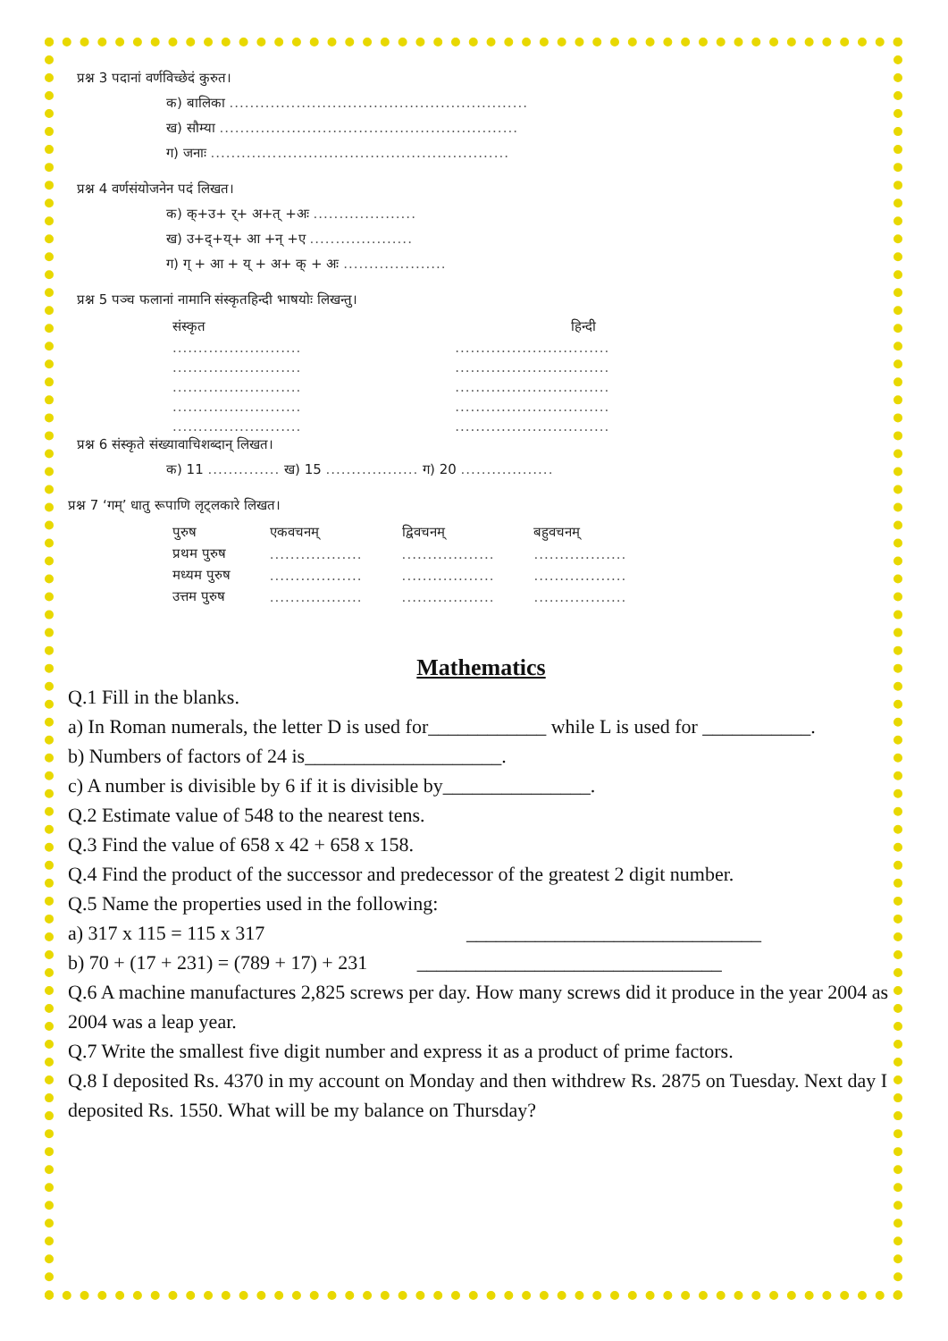प्रश्न 3 पदानां वर्णविच्छेदं कुरुत।
क) बालिका ..........................................................
ख) सौम्या ..........................................................
ग) जनाः ..........................................................
प्रश्न 4 वर्णसंयोजनेन पदं लिखत।
क) क्+उ+ र्+ अ+त् +अः ....................
ख) उ+द्+य्+ आ +न् +ए ....................
ग) ग् + आ + य् + अ+ क् + अः ....................
प्रश्न 5 पञ्च फलानां नामानि संस्कृतहिन्दी भाषयोः लिखन्तु।
| संस्कृत | हिन्दी |
| ......................... | .............................. |
| ......................... | .............................. |
| ......................... | .............................. |
| ......................... | .............................. |
| ......................... | .............................. |
प्रश्न 6 संस्कृते संख्यावाचिशब्दान् लिखत।
क) 11 .............. ख) 15 .................. ग) 20 ..................
प्रश्न 7 ‘गम्’ धातु रूपाणि लृट्लकारे लिखत।
| पुरुष | एकवचनम् | द्विवचनम् | बहुवचनम् |
| प्रथम पुरुष | .................. | .................. | .................. |
| मध्यम पुरुष | .................. | .................. | .................. |
| उत्तम पुरुष | .................. | .................. | .................. |
Mathematics
Q.1 Fill in the blanks.
a) In Roman numerals, the letter D is used for____________ while L is used for ___________.
b) Numbers of factors of 24 is____________________.
c) A number is divisible by 6 if it is divisible by_______________.
Q.2 Estimate value of 548 to the nearest tens.
Q.3 Find the value of 658 x 42 + 658 x 158.
Q.4 Find the product of the successor and predecessor of the greatest 2 digit number.
Q.5 Name the properties used in the following:
a) 317 x 115 = 115 x 317 ______________________________
b) 70 + (17 + 231) = (789 + 17) + 231 _______________________________
Q.6 A machine manufactures 2,825 screws per day. How many screws did it produce in the year 2004 as 2004 was a leap year.
Q.7 Write the smallest five digit number and express it as a product of prime factors.
Q.8 I deposited Rs. 4370 in my account on Monday and then withdrew Rs. 2875 on Tuesday. Next day I deposited Rs. 1550. What will be my balance on Thursday?